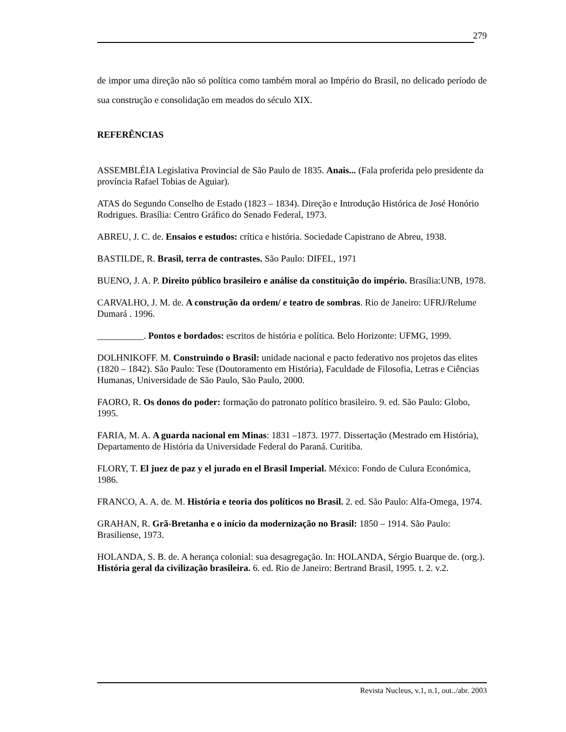279
de impor uma direção não só política como também moral ao Império do Brasil, no delicado período de sua construção e consolidação em meados do século XIX.
REFERÊNCIAS
ASSEMBLÉIA Legislativa Provincial de São Paulo de 1835. Anais... (Fala proferida pelo presidente da província Rafael Tobias de Aguiar).
ATAS do Segundo Conselho de Estado (1823 – 1834). Direção e Introdução Histórica de José Honório Rodrigues. Brasília: Centro Gráfico do Senado Federal, 1973.
ABREU, J. C. de. Ensaios e estudos: crítica e história. Sociedade Capistrano de Abreu, 1938.
BASTILDE, R. Brasil, terra de contrastes. São Paulo: DIFEL, 1971
BUENO, J. A. P. Direito público brasileiro e análise da constituição do império. Brasília:UNB, 1978.
CARVALHO, J. M. de. A construção da ordem/ e teatro de sombras. Rio de Janeiro: UFRJ/Relume Dumará . 1996.
__________. Pontos e bordados: escritos de história e política. Belo Horizonte: UFMG, 1999.
DOLHNIKOFF. M. Construindo o Brasil: unidade nacional e pacto federativo nos projetos das elites (1820 – 1842). São Paulo: Tese (Doutoramento em História), Faculdade de Filosofia, Letras e Ciências Humanas, Universidade de São Paulo, São Paulo, 2000.
FAORO, R. Os donos do poder: formação do patronato político brasileiro. 9. ed. São Paulo: Globo, 1995.
FARIA, M. A. A guarda nacional em Minas: 1831 –1873. 1977. Dissertação (Mestrado em História), Departamento de História da Universidade Federal do Paraná. Curitiba.
FLORY, T. El juez de paz y el jurado en el Brasil Imperial. México: Fondo de Culura Económica, 1986.
FRANCO, A. A. de. M. História e teoria dos políticos no Brasil. 2. ed. São Paulo: Alfa-Omega, 1974.
GRAHAN, R. Grã-Bretanha e o início da modernização no Brasil: 1850 – 1914. São Paulo: Brasiliense, 1973.
HOLANDA, S. B. de. A herança colonial: sua desagregação. In: HOLANDA, Sérgio Buarque de. (org.). História geral da civilização brasileira. 6. ed. Rio de Janeiro: Bertrand Brasil, 1995. t. 2. v.2.
Revista Nucleus, v.1, n.1, out../abr. 2003